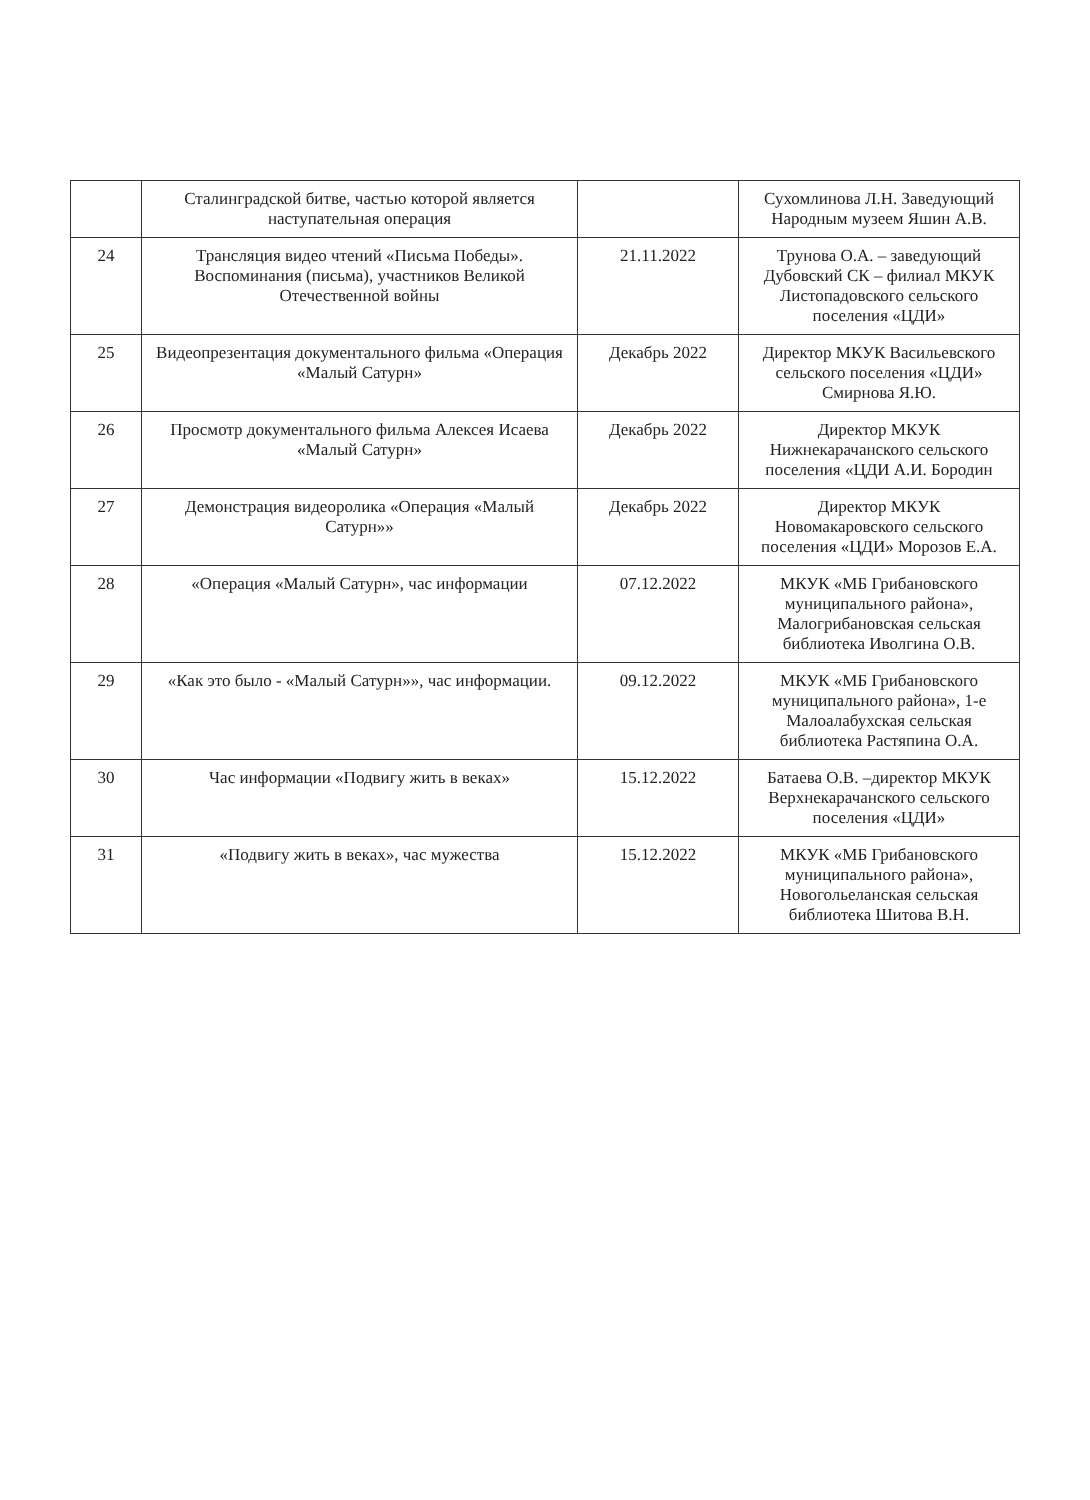| | Сталинградской битве, частью которой является наступательная операция | | Сухомлинова Л.Н. Заведующий Народным музеем Яшин А.В. |
| 24 | Трансляция видео чтений «Письма Победы». Воспоминания (письма), участников Великой Отечественной войны | 21.11.2022 | Трунова О.А. – заведующий Дубовский СК – филиал МКУК Листопадовского сельского поселения «ЦДИ» |
| 25 | Видеопрезентация документального фильма «Операция «Малый Сатурн» | Декабрь 2022 | Директор МКУК Васильевского сельского поселения «ЦДИ» Смирнова Я.Ю. |
| 26 | Просмотр документального фильма Алексея Исаева «Малый Сатурн» | Декабрь 2022 | Директор МКУК Нижнекарачанского сельского поселения «ЦДИ А.И. Бородин |
| 27 | Демонстрация видеоролика «Операция «Малый Сатурн»» | Декабрь 2022 | Директор МКУК Новомакаровского сельского поселения «ЦДИ» Морозов Е.А. |
| 28 | «Операция «Малый Сатурн», час информации | 07.12.2022 | МКУК «МБ Грибановского муниципального района», Малогрибановская сельская библиотека Иволгина О.В. |
| 29 | «Как это было - «Малый Сатурн»», час информации. | 09.12.2022 | МКУК «МБ Грибановского муниципального района», 1-е Малоалабухская сельская библиотека Растяпина О.А. |
| 30 | Час информации «Подвигу жить в веках» | 15.12.2022 | Батаева О.В. –директор МКУК Верхнекарачанского сельского поселения «ЦДИ» |
| 31 | «Подвигу жить в веках», час мужества | 15.12.2022 | МКУК «МБ Грибановского муниципального района», Новогольеланская сельская библиотека Шитова В.Н. |